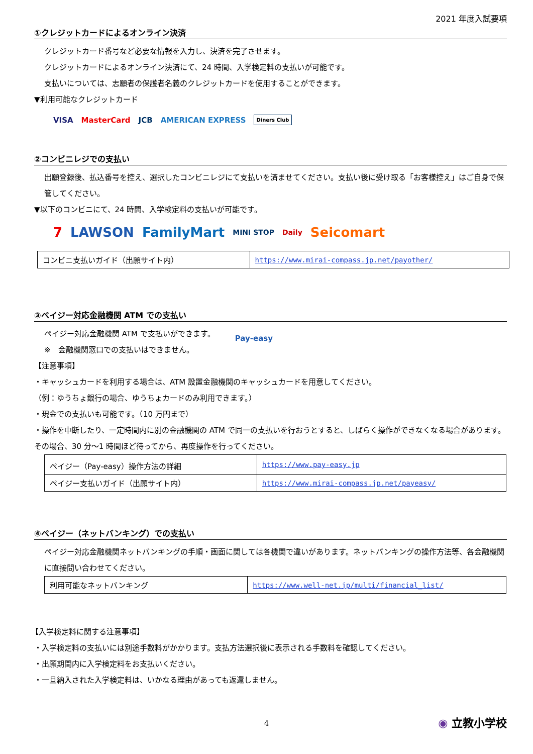2021 年度入試要項
①クレジットカードによるオンライン決済
クレジットカード番号など必要な情報を入力し、決済を完了させます。
クレジットカードによるオンライン決済にて、24 時間、入学検定料の支払いが可能です。
支払いについては、志願者の保護者名義のクレジットカードを使用することができます。
▼利用可能なクレジットカード
VISA MasterCard JCB AMERICAN EXPRESS Diners Club
②コンビニレジでの支払い
出願登録後、払込番号を控え、選択したコンビニレジにて支払いを済ませてください。支払い後に受け取る「お客様控え」はご自身で保管してください。
▼以下のコンビニにて、24 時間、入学検定料の支払いが可能です。
7 LAWSON FamilyMart MINI STOP Daily Seicomart
| コンビニ支払いガイド（出願サイト内） | https://www.mirai-compass.jp.net/payother/ |
③ペイジー対応金融機関 ATM での支払い
ペイジー対応金融機関 ATM で支払いができます。
※　金融機関窓口での支払いはできません。
Pay-easy
【注意事項】
・キャッシュカードを利用する場合は、ATM 設置金融機関のキャッシュカードを用意してください。
（例：ゆうちょ銀行の場合、ゆうちょカードのみ利用できます。）
・現金での支払いも可能です。（10 万円まで）
・操作を中断したり、一定時間内に別の金融機関の ATM で同一の支払いを行おうとすると、しばらく操作ができなくなる場合があります。その場合、30 分～1 時間ほど待ってから、再度操作を行ってください。
| ペイジー（Pay-easy）操作方法の詳細 | https://www.pay-easy.jp |
| ペイジー支払いガイド（出願サイト内） | https://www.mirai-compass.jp.net/payeasy/ |
④ペイジー（ネットバンキング）での支払い
ペイジー対応金融機関ネットバンキングの手順・画面に関しては各機関で違いがあります。ネットバンキングの操作方法等、各金融機関に直接問い合わせてください。
| 利用可能なネットバンキング | https://www.well-net.jp/multi/financial_list/ |
【入学検定料に関する注意事項】
・入学検定料の支払いには別途手数料がかかります。支払方法選択後に表示される手数料を確認してください。
・出願期間内に入学検定料をお支払いください。
・一旦納入された入学検定料は、いかなる理由があっても返還しません。
4 ◉ 立教小学校